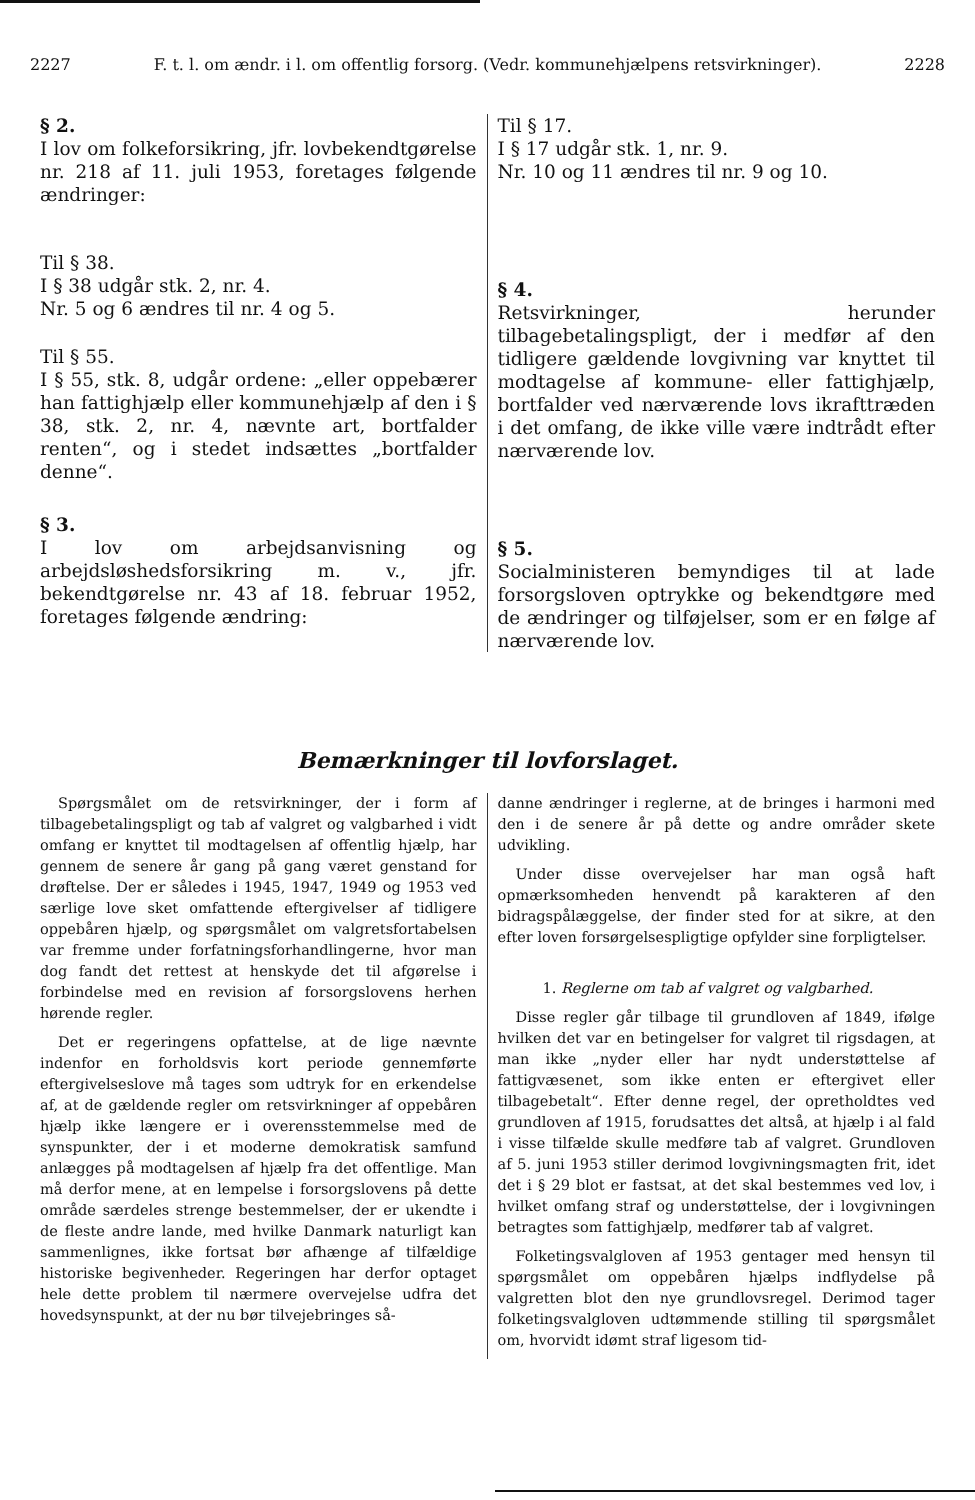2227 F. t. l. om ændr. i l. om offentlig forsorg. (Vedr. kommunehjælpens retsvirkninger). 2228
§ 2.
I lov om folkeforsikring, jfr. lovbekendtgørelse nr. 218 af 11. juli 1953, foretages følgende ændringer:
Til § 38.
I § 38 udgår stk. 2, nr. 4.
Nr. 5 og 6 ændres til nr. 4 og 5.
Til § 55.
I § 55, stk. 8, udgår ordene: „eller oppebærer han fattighjælp eller kommunehjælp af den i § 38, stk. 2, nr. 4, nævnte art, bortfalder renten“, og i stedet indsættes „bortfalder denne“.
§ 3.
I lov om arbejdsanvisning og arbejdsløshedsforsikring m. v., jfr. bekendtgørelse nr. 43 af 18. februar 1952, foretages følgende ændring:
Til § 17.
I § 17 udgår stk. 1, nr. 9.
Nr. 10 og 11 ændres til nr. 9 og 10.
§ 4.
Retsvirkninger, herunder tilbagebetalingspligt, der i medfør af den tidligere gældende lovgivning var knyttet til modtagelse af kommune- eller fattighjælp, bortfalder ved nærværende lovs ikrafttræden i det omfang, de ikke ville være indtrådt efter nærværende lov.
§ 5.
Socialministeren bemyndiges til at lade forsorgsloven optrykke og bekendtgøre med de ændringer og tilføjelser, som er en følge af nærværende lov.
Bemærkninger til lovforslaget.
Spørgsmålet om de retsvirkninger, der i form af tilbagebetalingspligt og tab af valgret og valgbarhed i vidt omfang er knyttet til modtagelsen af offentlig hjælp, har gennem de senere år gang på gang været genstand for drøftelse. Der er således i 1945, 1947, 1949 og 1953 ved særlige love sket omfattende eftergivelser af tidligere oppebåren hjælp, og spørgsmålet om valgretsfortabelsen var fremme under forfatningsforhandlingerne, hvor man dog fandt det rettest at henskyde det til afgørelse i forbindelse med en revision af forsorgslovens herhen hørende regler.
Det er regeringens opfattelse, at de lige nævnte indenfor en forholdsvis kort periode gennemførte eftergivelseslove må tages som udtryk for en erkendelse af, at de gældende regler om retsvirkninger af oppebåren hjælp ikke længere er i overensstemmelse med de synspunkter, der i et moderne demokratisk samfund anlægges på modtagelsen af hjælp fra det offentlige. Man må derfor mene, at en lempelse i forsorgslovens på dette område særdeles strenge bestemmelser, der er ukendte i de fleste andre lande, med hvilke Danmark naturligt kan sammenlignes, ikke fortsat bør afhænge af tilfældige historiske begivenheder. Regeringen har derfor optaget hele dette problem til nærmere overvejelse udfra det hovedsynspunkt, at der nu bør tilvejebringes så-
danne ændringer i reglerne, at de bringes i harmoni med den i de senere år på dette og andre områder skete udvikling.
Under disse overvejelser har man også haft opmærksomheden henvendt på karakteren af den bidragspålæggelse, der finder sted for at sikre, at den efter loven forsørgelsespligtige opfylder sine forpligtelser.
1. Reglerne om tab af valgret og valgbarhed.
Disse regler går tilbage til grundloven af 1849, ifølge hvilken det var en betingelser for valgret til rigsdagen, at man ikke „nyder eller har nydt understøttelse af fattigvæsenet, som ikke enten er eftergivet eller tilbagebetalt“. Efter denne regel, der opretholdtes ved grundloven af 1915, forudsattes det altså, at hjælp i al fald i visse tilfælde skulle medføre tab af valgret. Grundloven af 5. juni 1953 stiller derimod lovgivningsmagten frit, idet det i § 29 blot er fastsat, at det skal bestemmes ved lov, i hvilket omfang straf og understøttelse, der i lovgivningen betragtes som fattighjælp, medfører tab af valgret.
Folketingsvalgloven af 1953 gentager med hensyn til spørgsmålet om oppebåren hjælps indflydelse på valgretten blot den nye grundlovsregel. Derimod tager folketingsvalgloven udtømmende stilling til spørgsmålet om, hvorvidt idømt straf ligesom tid-